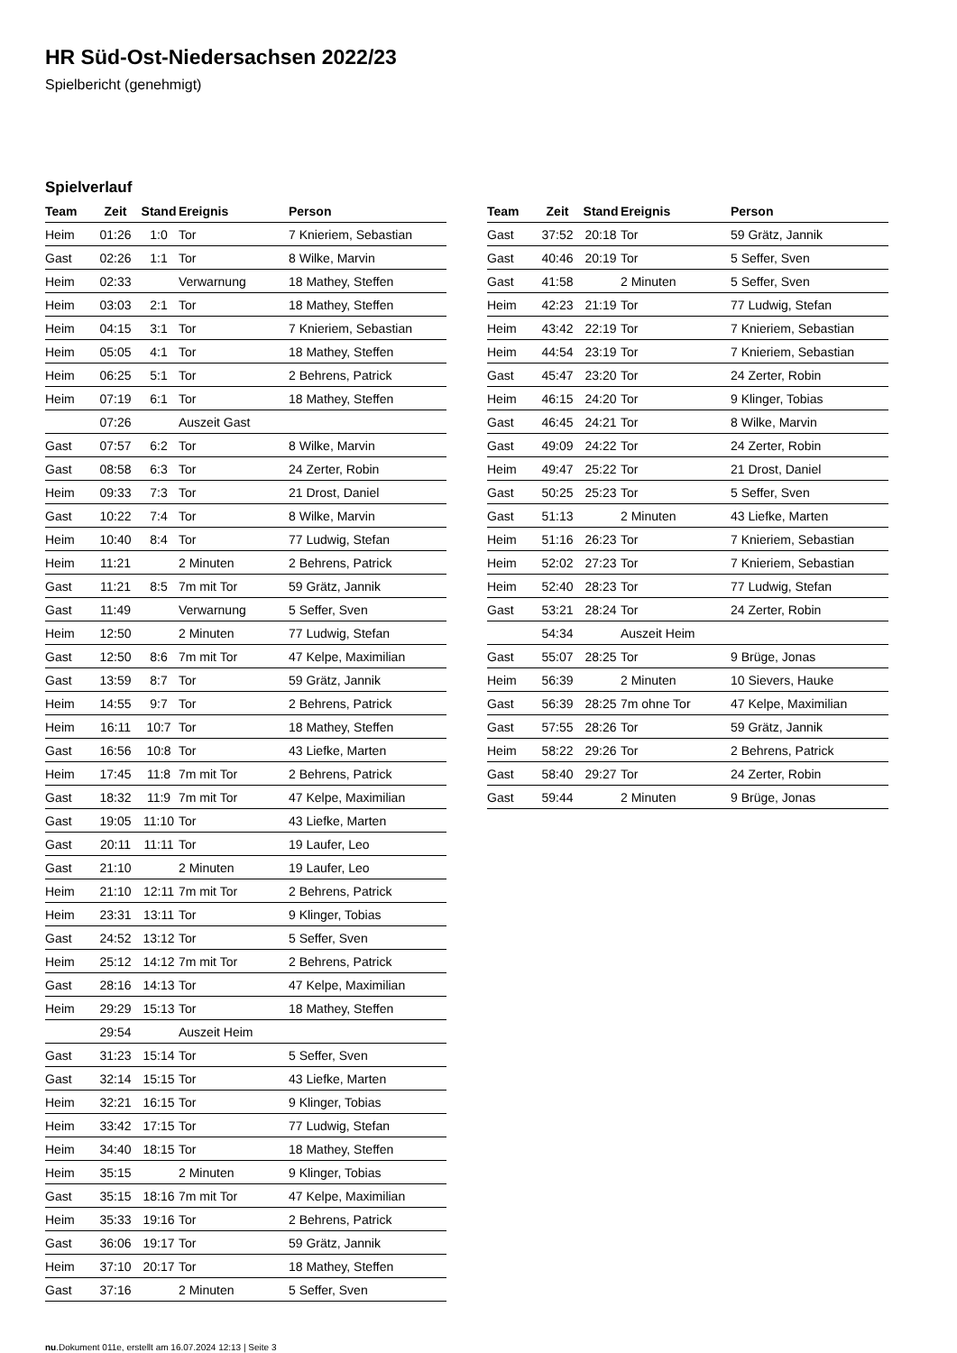HR Süd-Ost-Niedersachsen 2022/23
Spielbericht (genehmigt)
Spielverlauf
| Team | Zeit | Stand | Ereignis | Person |
| --- | --- | --- | --- | --- |
| Heim | 01:26 | 1:0 | Tor | 7 Knieriem, Sebastian |
| Gast | 02:26 | 1:1 | Tor | 8 Wilke, Marvin |
| Heim | 02:33 | | Verwarnung | 18 Mathey, Steffen |
| Heim | 03:03 | 2:1 | Tor | 18 Mathey, Steffen |
| Heim | 04:15 | 3:1 | Tor | 7 Knieriem, Sebastian |
| Heim | 05:05 | 4:1 | Tor | 18 Mathey, Steffen |
| Heim | 06:25 | 5:1 | Tor | 2 Behrens, Patrick |
| Heim | 07:19 | 6:1 | Tor | 18 Mathey, Steffen |
| | 07:26 | | Auszeit Gast | |
| Gast | 07:57 | 6:2 | Tor | 8 Wilke, Marvin |
| Gast | 08:58 | 6:3 | Tor | 24 Zerter, Robin |
| Heim | 09:33 | 7:3 | Tor | 21 Drost, Daniel |
| Gast | 10:22 | 7:4 | Tor | 8 Wilke, Marvin |
| Heim | 10:40 | 8:4 | Tor | 77 Ludwig, Stefan |
| Heim | 11:21 | | 2 Minuten | 2 Behrens, Patrick |
| Gast | 11:21 | 8:5 | 7m mit Tor | 59 Grätz, Jannik |
| Gast | 11:49 | | Verwarnung | 5 Seffer, Sven |
| Heim | 12:50 | | 2 Minuten | 77 Ludwig, Stefan |
| Gast | 12:50 | 8:6 | 7m mit Tor | 47 Kelpe, Maximilian |
| Gast | 13:59 | 8:7 | Tor | 59 Grätz, Jannik |
| Heim | 14:55 | 9:7 | Tor | 2 Behrens, Patrick |
| Heim | 16:11 | 10:7 | Tor | 18 Mathey, Steffen |
| Gast | 16:56 | 10:8 | Tor | 43 Liefke, Marten |
| Heim | 17:45 | 11:8 | 7m mit Tor | 2 Behrens, Patrick |
| Gast | 18:32 | 11:9 | 7m mit Tor | 47 Kelpe, Maximilian |
| Gast | 19:05 | 11:10 | Tor | 43 Liefke, Marten |
| Gast | 20:11 | 11:11 | Tor | 19 Laufer, Leo |
| Gast | 21:10 | | 2 Minuten | 19 Laufer, Leo |
| Heim | 21:10 | 12:11 | 7m mit Tor | 2 Behrens, Patrick |
| Heim | 23:31 | 13:11 | Tor | 9 Klinger, Tobias |
| Gast | 24:52 | 13:12 | Tor | 5 Seffer, Sven |
| Heim | 25:12 | 14:12 | 7m mit Tor | 2 Behrens, Patrick |
| Gast | 28:16 | 14:13 | Tor | 47 Kelpe, Maximilian |
| Heim | 29:29 | 15:13 | Tor | 18 Mathey, Steffen |
| | 29:54 | | Auszeit Heim | |
| Gast | 31:23 | 15:14 | Tor | 5 Seffer, Sven |
| Gast | 32:14 | 15:15 | Tor | 43 Liefke, Marten |
| Heim | 32:21 | 16:15 | Tor | 9 Klinger, Tobias |
| Heim | 33:42 | 17:15 | Tor | 77 Ludwig, Stefan |
| Heim | 34:40 | 18:15 | Tor | 18 Mathey, Steffen |
| Heim | 35:15 | | 2 Minuten | 9 Klinger, Tobias |
| Gast | 35:15 | 18:16 | 7m mit Tor | 47 Kelpe, Maximilian |
| Heim | 35:33 | 19:16 | Tor | 2 Behrens, Patrick |
| Gast | 36:06 | 19:17 | Tor | 59 Grätz, Jannik |
| Heim | 37:10 | 20:17 | Tor | 18 Mathey, Steffen |
| Gast | 37:16 | | 2 Minuten | 5 Seffer, Sven |
| Team | Zeit | Stand | Ereignis | Person |
| --- | --- | --- | --- | --- |
| Gast | 37:52 | 20:18 | Tor | 59 Grätz, Jannik |
| Gast | 40:46 | 20:19 | Tor | 5 Seffer, Sven |
| Gast | 41:58 | | 2 Minuten | 5 Seffer, Sven |
| Heim | 42:23 | 21:19 | Tor | 77 Ludwig, Stefan |
| Heim | 43:42 | 22:19 | Tor | 7 Knieriem, Sebastian |
| Heim | 44:54 | 23:19 | Tor | 7 Knieriem, Sebastian |
| Gast | 45:47 | 23:20 | Tor | 24 Zerter, Robin |
| Heim | 46:15 | 24:20 | Tor | 9 Klinger, Tobias |
| Gast | 46:45 | 24:21 | Tor | 8 Wilke, Marvin |
| Gast | 49:09 | 24:22 | Tor | 24 Zerter, Robin |
| Heim | 49:47 | 25:22 | Tor | 21 Drost, Daniel |
| Gast | 50:25 | 25:23 | Tor | 5 Seffer, Sven |
| Gast | 51:13 | | 2 Minuten | 43 Liefke, Marten |
| Heim | 51:16 | 26:23 | Tor | 7 Knieriem, Sebastian |
| Heim | 52:02 | 27:23 | Tor | 7 Knieriem, Sebastian |
| Heim | 52:40 | 28:23 | Tor | 77 Ludwig, Stefan |
| Gast | 53:21 | 28:24 | Tor | 24 Zerter, Robin |
| | 54:34 | | Auszeit Heim | |
| Gast | 55:07 | 28:25 | Tor | 9 Brüge, Jonas |
| Heim | 56:39 | | 2 Minuten | 10 Sievers, Hauke |
| Gast | 56:39 | 28:25 | 7m ohne Tor | 47 Kelpe, Maximilian |
| Gast | 57:55 | 28:26 | Tor | 59 Grätz, Jannik |
| Heim | 58:22 | 29:26 | Tor | 2 Behrens, Patrick |
| Gast | 58:40 | 29:27 | Tor | 24 Zerter, Robin |
| Gast | 59:44 | | 2 Minuten | 9 Brüge, Jonas |
nu.Dokument 011e, erstellt am 16.07.2024 12:13 | Seite 3